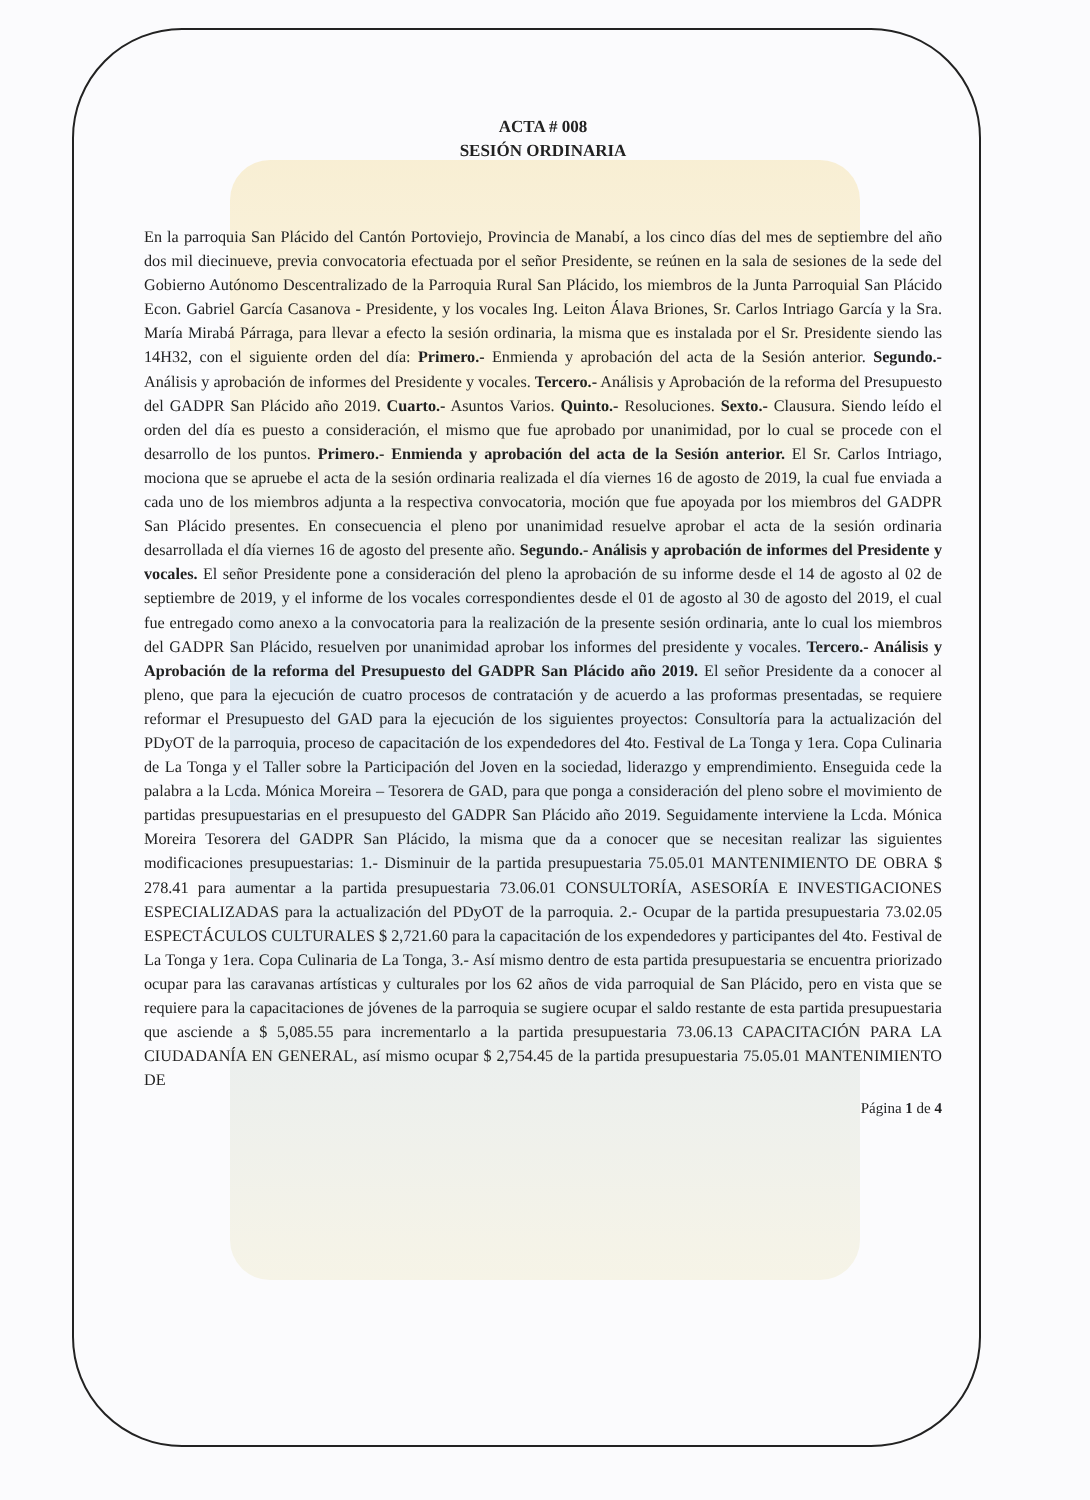ACTA # 008
SESIÓN ORDINARIA
En la parroquia San Plácido del Cantón Portoviejo, Provincia de Manabí, a los cinco días del mes de septiembre del año dos mil diecinueve, previa convocatoria efectuada por el señor Presidente, se reúnen en la sala de sesiones de la sede del Gobierno Autónomo Descentralizado de la Parroquia Rural San Plácido, los miembros de la Junta Parroquial San Plácido Econ. Gabriel García Casanova - Presidente, y los vocales Ing. Leiton Álava Briones, Sr. Carlos Intriago García y la Sra. María Mirabá Párraga, para llevar a efecto la sesión ordinaria, la misma que es instalada por el Sr. Presidente siendo las 14H32, con el siguiente orden del día: Primero.- Enmienda y aprobación del acta de la Sesión anterior. Segundo.- Análisis y aprobación de informes del Presidente y vocales. Tercero.- Análisis y Aprobación de la reforma del Presupuesto del GADPR San Plácido año 2019. Cuarto.- Asuntos Varios. Quinto.- Resoluciones. Sexto.- Clausura. Siendo leído el orden del día es puesto a consideración, el mismo que fue aprobado por unanimidad, por lo cual se procede con el desarrollo de los puntos. Primero.- Enmienda y aprobación del acta de la Sesión anterior. El Sr. Carlos Intriago, mociona que se apruebe el acta de la sesión ordinaria realizada el día viernes 16 de agosto de 2019, la cual fue enviada a cada uno de los miembros adjunta a la respectiva convocatoria, moción que fue apoyada por los miembros del GADPR San Plácido presentes. En consecuencia el pleno por unanimidad resuelve aprobar el acta de la sesión ordinaria desarrollada el día viernes 16 de agosto del presente año. Segundo.- Análisis y aprobación de informes del Presidente y vocales. El señor Presidente pone a consideración del pleno la aprobación de su informe desde el 14 de agosto al 02 de septiembre de 2019, y el informe de los vocales correspondientes desde el 01 de agosto al 30 de agosto del 2019, el cual fue entregado como anexo a la convocatoria para la realización de la presente sesión ordinaria, ante lo cual los miembros del GADPR San Plácido, resuelven por unanimidad aprobar los informes del presidente y vocales. Tercero.- Análisis y Aprobación de la reforma del Presupuesto del GADPR San Plácido año 2019. El señor Presidente da a conocer al pleno, que para la ejecución de cuatro procesos de contratación y de acuerdo a las proformas presentadas, se requiere reformar el Presupuesto del GAD para la ejecución de los siguientes proyectos: Consultoría para la actualización del PDyOT de la parroquia, proceso de capacitación de los expendedores del 4to. Festival de La Tonga y 1era. Copa Culinaria de La Tonga y el Taller sobre la Participación del Joven en la sociedad, liderazgo y emprendimiento. Enseguida cede la palabra a la Lcda. Mónica Moreira – Tesorera de GAD, para que ponga a consideración del pleno sobre el movimiento de partidas presupuestarias en el presupuesto del GADPR San Plácido año 2019. Seguidamente interviene la Lcda. Mónica Moreira Tesorera del GADPR San Plácido, la misma que da a conocer que se necesitan realizar las siguientes modificaciones presupuestarias: 1.- Disminuir de la partida presupuestaria 75.05.01 MANTENIMIENTO DE OBRA $ 278.41 para aumentar a la partida presupuestaria 73.06.01 CONSULTORÍA, ASESORÍA E INVESTIGACIONES ESPECIALIZADAS para la actualización del PDyOT de la parroquia. 2.- Ocupar de la partida presupuestaria 73.02.05 ESPECTÁCULOS CULTURALES $ 2,721.60 para la capacitación de los expendedores y participantes del 4to. Festival de La Tonga y 1era. Copa Culinaria de La Tonga, 3.- Así mismo dentro de esta partida presupuestaria se encuentra priorizado ocupar para las caravanas artísticas y culturales por los 62 años de vida parroquial de San Plácido, pero en vista que se requiere para la capacitaciones de jóvenes de la parroquia se sugiere ocupar el saldo restante de esta partida presupuestaria que asciende a $ 5,085.55 para incrementarlo a la partida presupuestaria 73.06.13 CAPACITACIÓN PARA LA CIUDADANÍA EN GENERAL, así mismo ocupar $ 2,754.45 de la partida presupuestaria 75.05.01 MANTENIMIENTO DE
Página 1 de 4